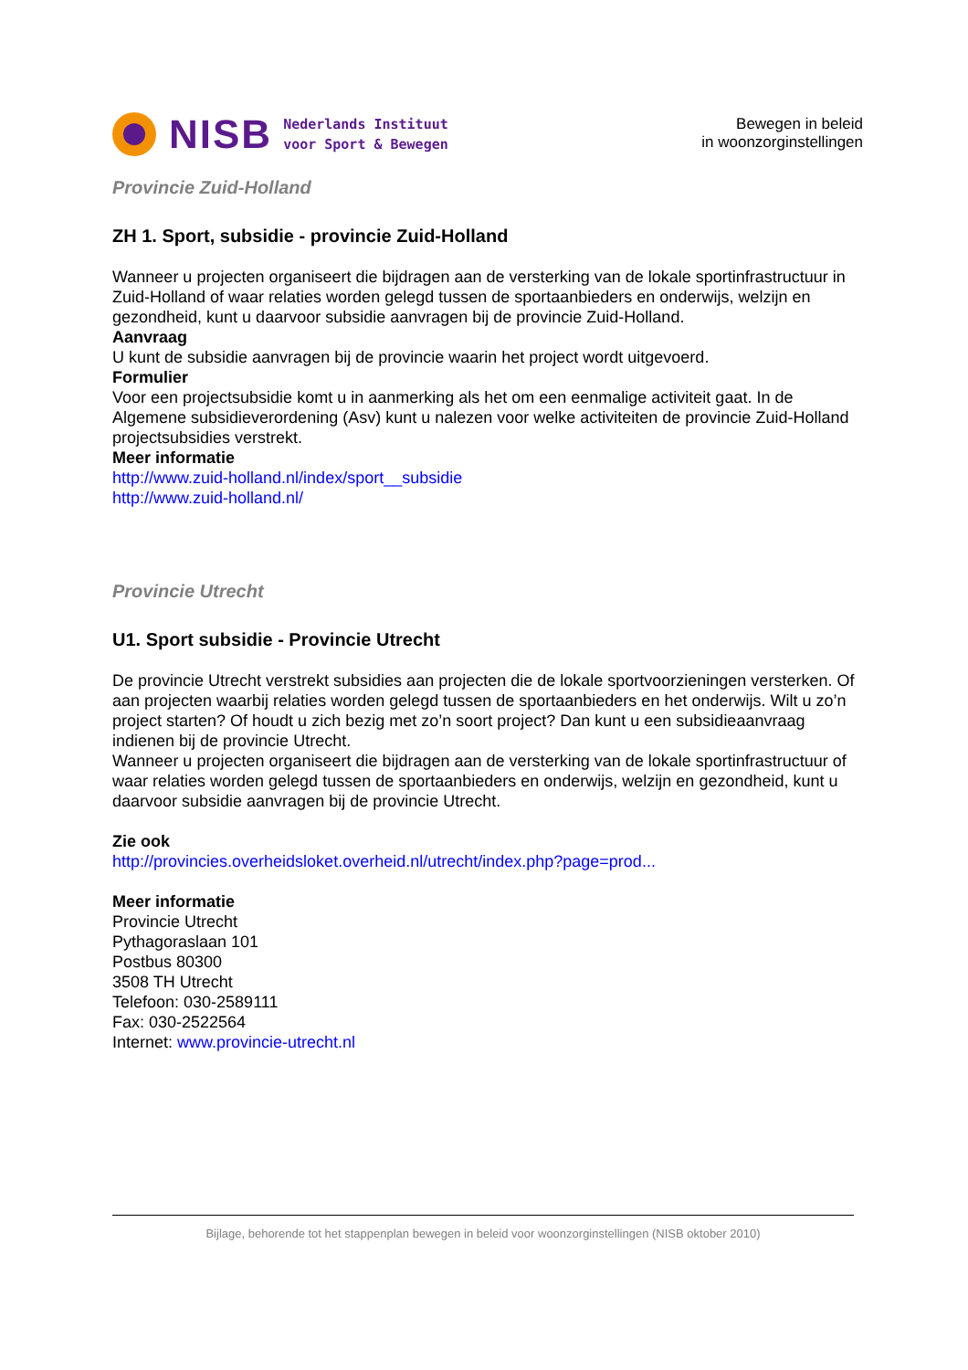NISB
Nederlands Instituut
voor Sport & Bewegen
Bewegen in beleid
in woonzorginstellingen
Provincie Zuid-Holland
ZH 1. Sport, subsidie - provincie Zuid-Holland
Wanneer u projecten organiseert die bijdragen aan de versterking van de lokale sportinfrastructuur in Zuid-Holland of waar relaties worden gelegd tussen de sportaanbieders en onderwijs, welzijn en gezondheid, kunt u daarvoor subsidie aanvragen bij de provincie Zuid-Holland.
Aanvraag
U kunt de subsidie aanvragen bij de provincie waarin het project wordt uitgevoerd.
Formulier
Voor een projectsubsidie komt u in aanmerking als het om een eenmalige activiteit gaat. In de Algemene subsidieverordening (Asv) kunt u nalezen voor welke activiteiten de provincie Zuid-Holland projectsubsidies verstrekt.
Meer informatie
http://www.zuid-holland.nl/index/sport__subsidie
http://www.zuid-holland.nl/
Provincie Utrecht
U1. Sport subsidie - Provincie Utrecht
De provincie Utrecht verstrekt subsidies aan projecten die de lokale sportvoorzieningen versterken. Of aan projecten waarbij relaties worden gelegd tussen de sportaanbieders en het onderwijs. Wilt u zo’n project starten? Of houdt u zich bezig met zo’n soort project? Dan kunt u een subsidieaanvraag indienen bij de provincie Utrecht.
Wanneer u projecten organiseert die bijdragen aan de versterking van de lokale sportinfrastructuur of waar relaties worden gelegd tussen de sportaanbieders en onderwijs, welzijn en gezondheid, kunt u daarvoor subsidie aanvragen bij de provincie Utrecht.
Zie ook
http://provincies.overheidsloket.overheid.nl/utrecht/index.php?page=prod...
Meer informatie
Provincie Utrecht
Pythagoraslaan 101
Postbus 80300
3508 TH Utrecht
Telefoon: 030-2589111
Fax: 030-2522564
Internet: www.provincie-utrecht.nl
Bijlage, behorende tot het stappenplan bewegen in beleid voor woonzorginstellingen (NISB oktober 2010)